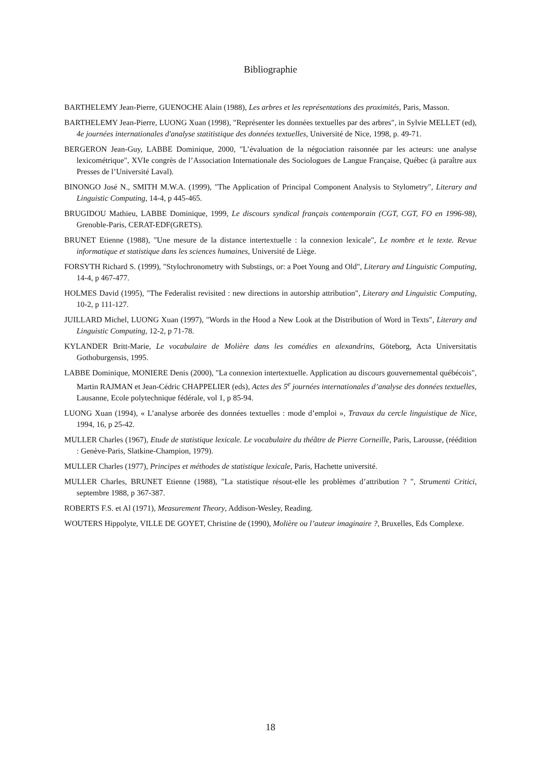Bibliographie
BARTHELEMY Jean-Pierre, GUENOCHE Alain (1988), Les arbres et les représentations des proximités, Paris, Masson.
BARTHELEMY Jean-Pierre, LUONG Xuan (1998), "Représenter les données textuelles par des arbres", in Sylvie MELLET (ed), 4e journées internationales d'analyse statitistique des données textuelles, Université de Nice, 1998, p. 49-71.
BERGERON Jean-Guy, LABBE Dominique, 2000, "L’évaluation de la négociation raisonnée par les acteurs: une analyse lexicométrique", XVIe congrès de l’Association Internationale des Sociologues de Langue Française, Québec (à paraître aux Presses de l’Université Laval).
BINONGO José N., SMITH M.W.A. (1999), "The Application of Principal Component Analysis to Stylometry", Literary and Linguistic Computing, 14-4, p 445-465.
BRUGIDOU Mathieu, LABBE Dominique, 1999, Le discours syndical français contemporain (CGT, CGT, FO en 1996-98), Grenoble-Paris, CERAT-EDF(GRETS).
BRUNET Etienne (1988), "Une mesure de la distance intertextuelle : la connexion lexicale", Le nombre et le texte. Revue informatique et statistique dans les sciences humaines, Université de Liège.
FORSYTH Richard S. (1999), "Stylochronometry with Substings, or: a Poet Young and Old", Literary and Linguistic Computing, 14-4, p 467-477.
HOLMES David (1995), "The Federalist revisited : new directions in autorship attribution", Literary and Linguistic Computing, 10-2, p 111-127.
JUILLARD Michel, LUONG Xuan (1997), "Words in the Hood a New Look at the Distribution of Word in Texts", Literary and Linguistic Computing, 12-2, p 71-78.
KYLANDER Britt-Marie, Le vocabulaire de Molière dans les comédies en alexandrins, Göteborg, Acta Universitatis Gothoburgensis, 1995.
LABBE Dominique, MONIERE Denis (2000), "La connexion intertextuelle. Application au discours gouvernemental québécois", Martin RAJMAN et Jean-Cédric CHAPPELIER (eds), Actes des 5<sup>e</sup> journées internationales d’analyse des données textuelles, Lausanne, Ecole polytechnique fédérale, vol 1, p 85-94.
LUONG Xuan (1994), « L’analyse arborée des données textuelles : mode d’emploi », Travaux du cercle linguistique de Nice, 1994, 16, p 25-42.
MULLER Charles (1967), Etude de statistique lexicale. Le vocabulaire du théâtre de Pierre Corneille, Paris, Larousse, (réédition : Genève-Paris, Slatkine-Champion, 1979).
MULLER Charles (1977), Principes et méthodes de statistique lexicale, Paris, Hachette université.
MULLER Charles, BRUNET Etienne (1988), "La statistique résout-elle les problèmes d’attribution ? ", Strumenti Critici, septembre 1988, p 367-387.
ROBERTS F.S. et Al (1971), Measurement Theory, Addison-Wesley, Reading.
WOUTERS Hippolyte, VILLE DE GOYET, Christine de (1990), Molière ou l’auteur imaginaire ?, Bruxelles, Eds Complexe.
18